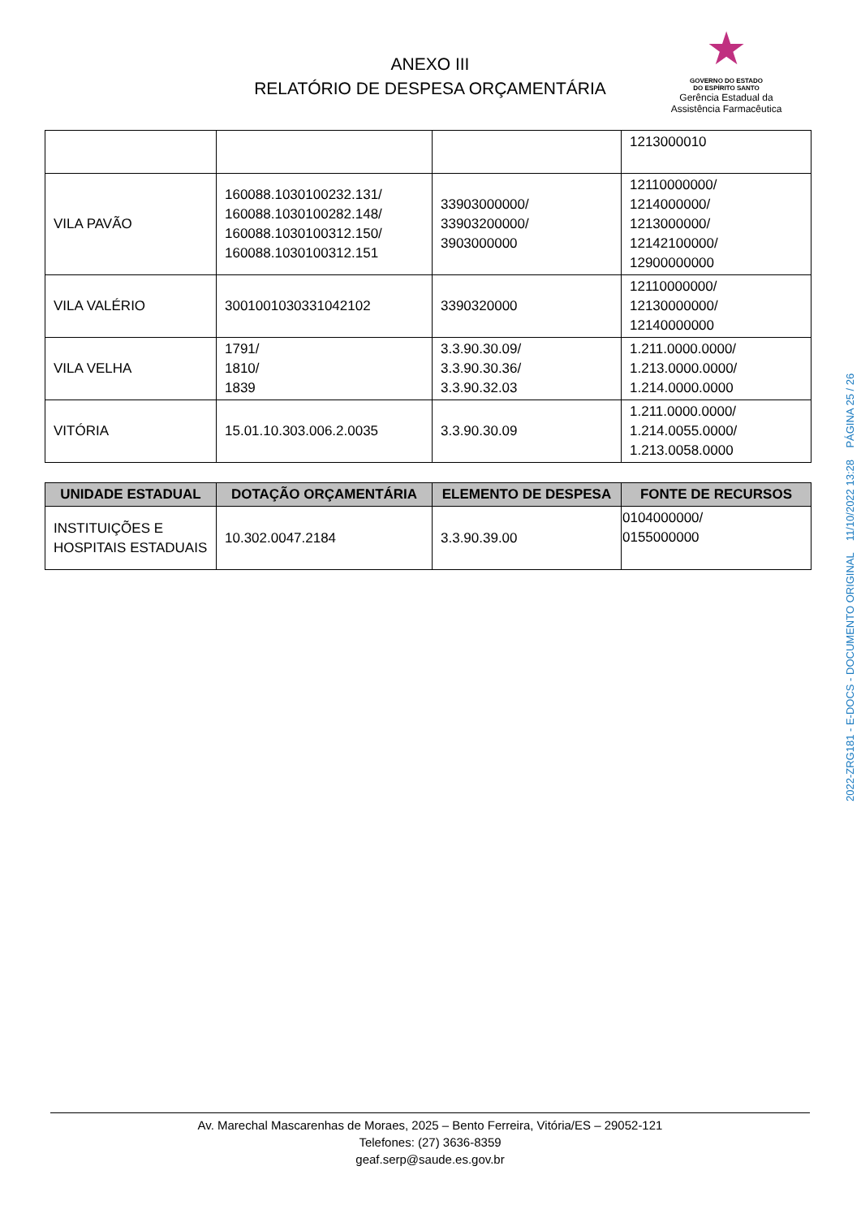ANEXO III
RELATÓRIO DE DESPESA ORÇAMENTÁRIA
★
GOVERNO DO ESTADO
DO ESPÍRITO SANTO
Gerência Estadual da
Assistência Farmacêutica
| | | | 1213000010 |
| VILA PAVÃO | 160088.1030100232.131/ 160088.1030100282.148/ 160088.1030100312.150/ 160088.1030100312.151 | 33903000000/ 33903200000/ 3903000000 | 12110000000/ 1214000000/ 1213000000/ 12142100000/ 12900000000 |
| VILA VALÉRIO | 3001001030331042102 | 3390320000 | 12110000000/ 12130000000/ 12140000000 |
| VILA VELHA | 1791/ 1810/ 1839 | 3.3.90.30.09/ 3.3.90.30.36/ 3.3.90.32.03 | 1.211.0000.0000/ 1.213.0000.0000/ 1.214.0000.0000 |
| VITÓRIA | 15.01.10.303.006.2.0035 | 3.3.90.30.09 | 1.211.0000.0000/ 1.214.0055.0000/ 1.213.0058.0000 |
| UNIDADE ESTADUAL | DOTAÇÃO ORÇAMENTÁRIA | ELEMENTO DE DESPESA | FONTE DE RECURSOS |
| --- | --- | --- | --- |
| INSTITUIÇÕES E HOSPITAIS ESTADUAIS | 10.302.0047.2184 | 3.3.90.39.00 | 0104000000/ 0155000000 |
2022-ZRG181 - E-DOCS - DOCUMENTO ORIGINAL 11/10/2022 13:28 PÁGINA 25 / 26
Av. Marechal Mascarenhas de Moraes, 2025 – Bento Ferreira, Vitória/ES – 29052-121
Telefones: (27) 3636-8359
geaf.serp@saude.es.gov.br